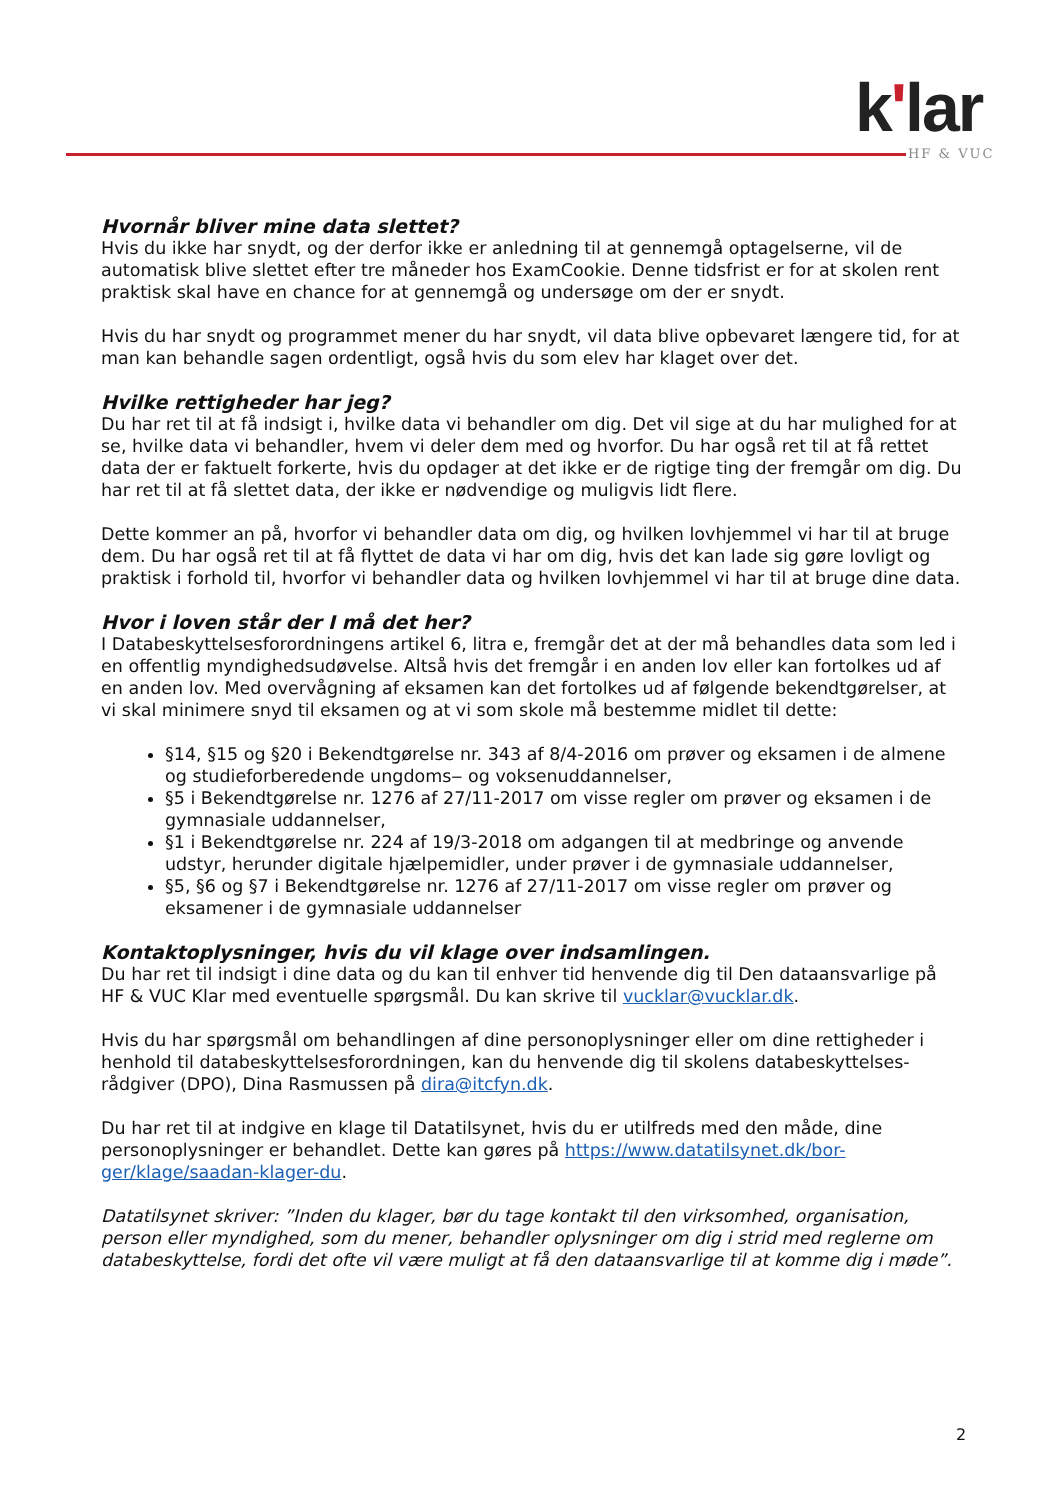k'lar
HF & VUC
Hvornår bliver mine data slettet?
Hvis du ikke har snydt, og der derfor ikke er anledning til at gennemgå optagelserne, vil de automatisk blive slettet efter tre måneder hos ExamCookie. Denne tidsfrist er for at skolen rent praktisk skal have en chance for at gennemgå og undersøge om der er snydt.
Hvis du har snydt og programmet mener du har snydt, vil data blive opbevaret længere tid, for at man kan behandle sagen ordentligt, også hvis du som elev har klaget over det.
Hvilke rettigheder har jeg?
Du har ret til at få indsigt i, hvilke data vi behandler om dig. Det vil sige at du har mulighed for at se, hvilke data vi behandler, hvem vi deler dem med og hvorfor. Du har også ret til at få rettet data der er faktuelt forkerte, hvis du opdager at det ikke er de rigtige ting der fremgår om dig. Du har ret til at få slettet data, der ikke er nødvendige og muligvis lidt flere.
Dette kommer an på, hvorfor vi behandler data om dig, og hvilken lovhjemmel vi har til at bruge dem. Du har også ret til at få flyttet de data vi har om dig, hvis det kan lade sig gøre lovligt og praktisk i forhold til, hvorfor vi behandler data og hvilken lovhjemmel vi har til at bruge dine data.
Hvor i loven står der I må det her?
I Databeskyttelsesforordningens artikel 6, litra e, fremgår det at der må behandles data som led i en offentlig myndighedsudøvelse. Altså hvis det fremgår i en anden lov eller kan fortolkes ud af en anden lov. Med overvågning af eksamen kan det fortolkes ud af følgende bekendtgørelser, at vi skal minimere snyd til eksamen og at vi som skole må bestemme midlet til dette:
§14, §15 og §20 i Bekendtgørelse nr. 343 af 8/4-2016 om prøver og eksamen i de almene og studieforberedende ungdoms‒ og voksenuddannelser,
§5 i Bekendtgørelse nr. 1276 af 27/11-2017 om visse regler om prøver og eksamen i de gymnasiale uddannelser,
§1 i Bekendtgørelse nr. 224 af 19/3-2018 om adgangen til at medbringe og anvende udstyr, herunder digitale hjælpemidler, under prøver i de gymnasiale uddannelser,
§5, §6 og §7 i Bekendtgørelse nr. 1276 af 27/11-2017 om visse regler om prøver og eksamener i de gymnasiale uddannelser
Kontaktoplysninger, hvis du vil klage over indsamlingen.
Du har ret til indsigt i dine data og du kan til enhver tid henvende dig til Den dataansvarlige på HF & VUC Klar med eventuelle spørgsmål. Du kan skrive til vucklar@vucklar.dk.
Hvis du har spørgsmål om behandlingen af dine personoplysninger eller om dine rettigheder i henhold til databeskyttelsesforordningen, kan du henvende dig til skolens databeskyttelses-rådgiver (DPO), Dina Rasmussen på dira@itcfyn.dk.
Du har ret til at indgive en klage til Datatilsynet, hvis du er utilfreds med den måde, dine personoplysninger er behandlet. Dette kan gøres på https://www.datatilsynet.dk/bor-ger/klage/saadan-klager-du.
Datatilsynet skriver: ”Inden du klager, bør du tage kontakt til den virksomhed, organisation, person eller myndighed, som du mener, behandler oplysninger om dig i strid med reglerne om databeskyttelse, fordi det ofte vil være muligt at få den dataansvarlige til at komme dig i møde”.
2